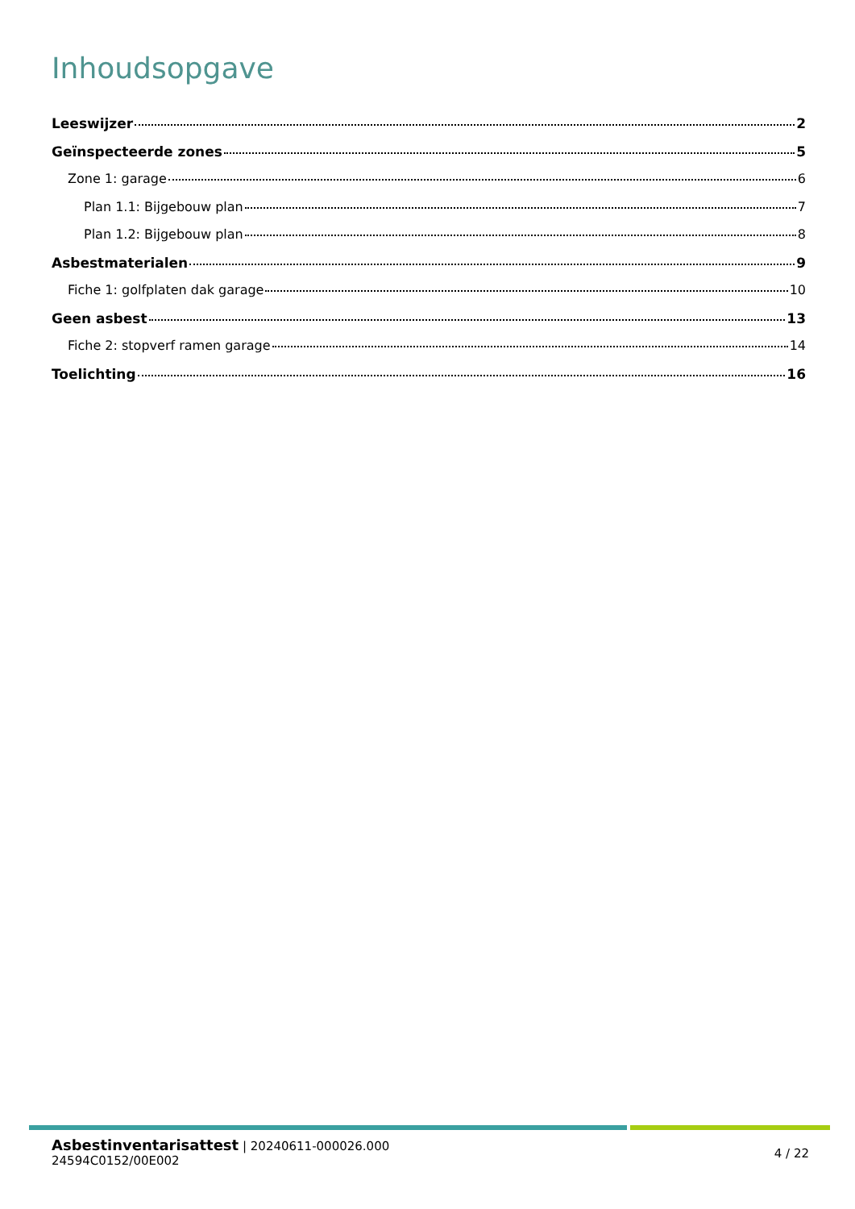Inhoudsopgave
Leeswijzer 2
Geïnspecteerde zones 5
Zone 1: garage 6
Plan 1.1: Bijgebouw plan 7
Plan 1.2: Bijgebouw plan 8
Asbestmaterialen 9
Fiche 1: golfplaten dak garage 10
Geen asbest 13
Fiche 2: stopverf ramen garage 14
Toelichting 16
Asbestinventarisattest | 20240611-000026.000
24594C0152/00E002
4 / 22